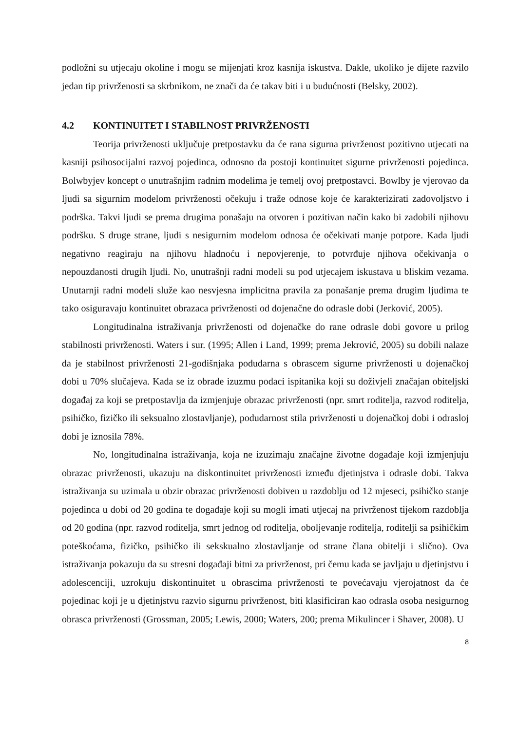podložni su utjecaju okoline i mogu se mijenjati kroz kasnija iskustva. Dakle, ukoliko je dijete razvilo jedan tip privrženosti sa skrbnikom, ne znači da će takav biti i u budućnosti (Belsky, 2002).
4.2 KONTINUITET I STABILNOST PRIVRŽENOSTI
Teorija privrženosti uključuje pretpostavku da će rana sigurna privrženost pozitivno utjecati na kasniji psihosocijalni razvoj pojedinca, odnosno da postoji kontinuitet sigurne privrženosti pojedinca. Bolwbyjev koncept o unutrašnjim radnim modelima je temelj ovoj pretpostavci. Bowlby je vjerovao da ljudi sa sigurnim modelom privrženosti očekuju i traže odnose koje će karakterizirati zadovoljstvo i podrška. Takvi ljudi se prema drugima ponašaju na otvoren i pozitivan način kako bi zadobili njihovu podršku. S druge strane, ljudi s nesigurnim modelom odnosa će očekivati manje potpore. Kada ljudi negativno reagiraju na njihovu hladnoću i nepovjerenje, to potvrđuje njihova očekivanja o nepouzdanosti drugih ljudi. No, unutrašnji radni modeli su pod utjecajem iskustava u bliskim vezama. Unutarnji radni modeli služe kao nesvjesna implicitna pravila za ponašanje prema drugim ljudima te tako osiguravaju kontinuitet obrazaca privrženosti od dojenačne do odrasle dobi (Jerković, 2005).
Longitudinalna istraživanja privrženosti od dojenačke do rane odrasle dobi govore u prilog stabilnosti privrženosti. Waters i sur. (1995; Allen i Land, 1999; prema Jekrović, 2005) su dobili nalaze da je stabilnost privrženosti 21-godišnjaka podudarna s obrascem sigurne privrženosti u dojenačkoj dobi u 70% slučajeva. Kada se iz obrade izuzmu podaci ispitanika koji su doživjeli značajan obiteljski događaj za koji se pretpostavlja da izmjenjuje obrazac privrženosti (npr. smrt roditelja, razvod roditelja, psihičko, fizičko ili seksualno zlostavljanje), podudarnost stila privrženosti u dojenačkoj dobi i odrasloj dobi je iznosila 78%.
No, longitudinalna istraživanja, koja ne izuzimaju značajne životne događaje koji izmjenjuju obrazac privrženosti, ukazuju na diskontinuitet privrženosti između djetinjstva i odrasle dobi. Takva istraživanja su uzimala u obzir obrazac privrženosti dobiven u razdoblju od 12 mjeseci, psihičko stanje pojedinca u dobi od 20 godina te događaje koji su mogli imati utjecaj na privrženost tijekom razdoblja od 20 godina (npr. razvod roditelja, smrt jednog od roditelja, oboljevanje roditelja, roditelji sa psihičkim poteškoćama, fizičko, psihičko ili sekskualno zlostavljanje od strane člana obitelji i slično). Ova istraživanja pokazuju da su stresni događaji bitni za privrženost, pri čemu kada se javljaju u djetinjstvu i adolescenciji, uzrokuju diskontinuitet u obrascima privrženosti te povećavaju vjerojatnost da će pojedinac koji je u djetinjstvu razvio sigurnu privrženost, biti klasificiran kao odrasla osoba nesigurnog obrasca privrženosti (Grossman, 2005; Lewis, 2000; Waters, 200; prema Mikulincer i Shaver, 2008). U
8